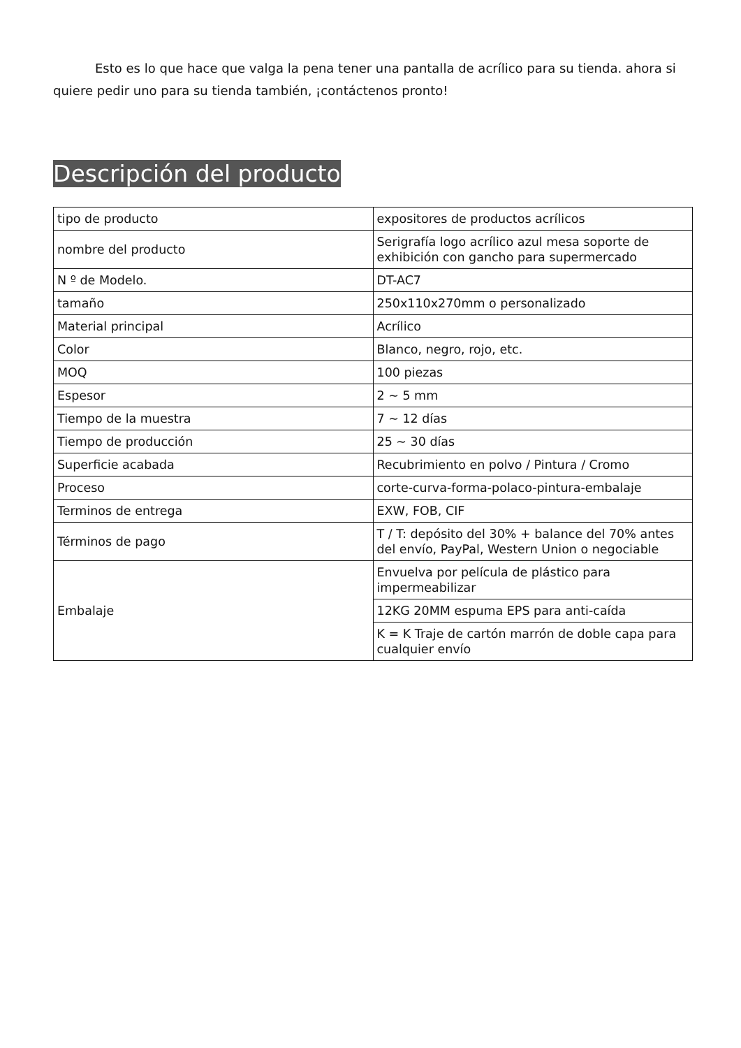Esto es lo que hace que valga la pena tener una pantalla de acrílico para su tienda. ahora si quiere pedir uno para su tienda también, ¡contáctenos pronto!
Descripción del producto
| tipo de producto | expositores de productos acrílicos |
| nombre del producto | Serigrafía logo acrílico azul mesa soporte de exhibición con gancho para supermercado |
| N º de Modelo. | DT-AC7 |
| tamaño | 250x110x270mm o personalizado |
| Material principal | Acrílico |
| Color | Blanco, negro, rojo, etc. |
| MOQ | 100 piezas |
| Espesor | 2 ~ 5 mm |
| Tiempo de la muestra | 7 ~ 12 días |
| Tiempo de producción | 25 ~ 30 días |
| Superficie acabada | Recubrimiento en polvo / Pintura / Cromo |
| Proceso | corte-curva-forma-polaco-pintura-embalaje |
| Terminos de entrega | EXW, FOB, CIF |
| Términos de pago | T / T: depósito del 30% + balance del 70% antes del envío, PayPal, Western Union o negociable |
| Embalaje | Envuelva por película de plástico para impermeabilizar |
| | 12KG 20MM espuma EPS para anti-caída |
| | K = K Traje de cartón marrón de doble capa para cualquier envío |